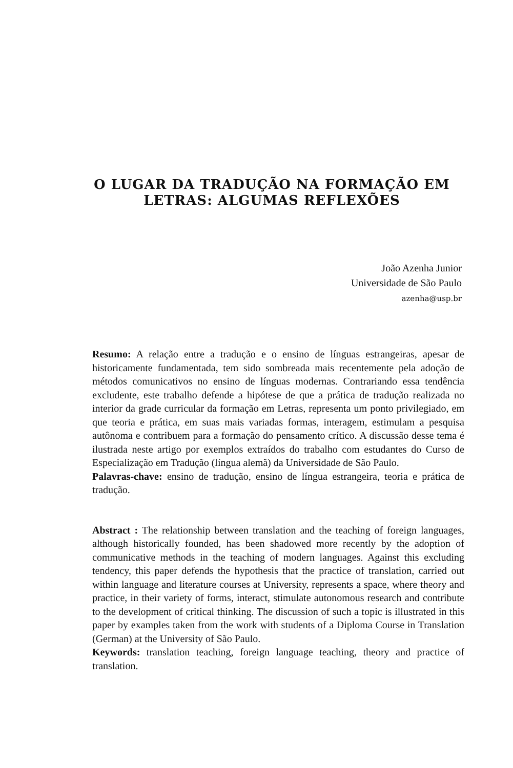O LUGAR DA TRADUÇÃO NA FORMAÇÃO EM
LETRAS: ALGUMAS REFLEXÕES
João Azenha Junior
Universidade de São Paulo
azenha@usp.br
Resumo: A relação entre a tradução e o ensino de línguas estrangeiras, apesar de historicamente fundamentada, tem sido sombreada mais recentemente pela adoção de métodos comunicativos no ensino de línguas modernas. Contrariando essa tendência excludente, este trabalho defende a hipótese de que a prática de tradução realizada no interior da grade curricular da formação em Letras, representa um ponto privilegiado, em que teoria e prática, em suas mais variadas formas, interagem, estimulam a pesquisa autônoma e contribuem para a formação do pensamento crítico. A discussão desse tema é ilustrada neste artigo por exemplos extraídos do trabalho com estudantes do Curso de Especialização em Tradução (língua alemã) da Universidade de São Paulo.
Palavras-chave: ensino de tradução, ensino de língua estrangeira, teoria e prática de tradução.
Abstract : The relationship between translation and the teaching of foreign languages, although historically founded, has been shadowed more recently by the adoption of communicative methods in the teaching of modern languages. Against this excluding tendency, this paper defends the hypothesis that the practice of translation, carried out within language and literature courses at University, represents a space, where theory and practice, in their variety of forms, interact, stimulate autonomous research and contribute to the development of critical thinking. The discussion of such a topic is illustrated in this paper by examples taken from the work with students of a Diploma Course in Translation (German) at the University of São Paulo.
Keywords: translation teaching, foreign language teaching, theory and practice of translation.